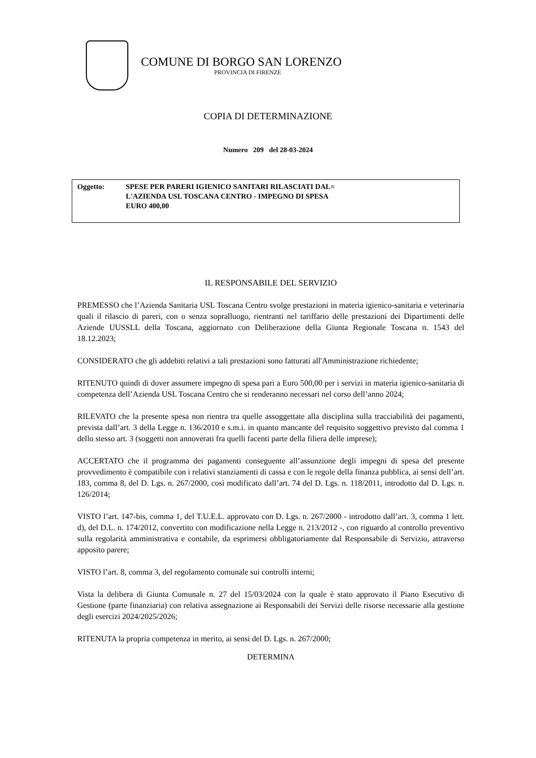COMUNE DI BORGO SAN LORENZO
PROVINCIA DI FIRENZE
COPIA DI DETERMINAZIONE
Numero 209 del 28-03-2024
Oggetto: SPESE PER PARERI IGIENICO SANITARI RILASCIATI DAL=
L'AZIENDA USL TOSCANA CENTRO - IMPEGNO DI SPESA
EURO 400,00
IL RESPONSABILE DEL SERVIZIO
PREMESSO che l’Azienda Sanitaria USL Toscana Centro svolge prestazioni in materia igienico-sanitaria e veterinaria quali il rilascio di pareri, con o senza sopralluogo, rientranti nel tariffario delle prestazioni dei Dipartimenti delle Aziende UUSSLL della Toscana, aggiornato con Deliberazione della Giunta Regionale Toscana n. 1543 del 18.12.2023;
CONSIDERATO che gli addebiti relativi a tali prestazioni sono fatturati all'Amministrazione richiedente;
RITENUTO quindi di dover assumere impegno di spesa pari a Euro 500,00 per i servizi in materia igienico-sanitaria di competenza dell’Azienda USL Toscana Centro che si renderanno necessari nel corso dell’anno 2024;
RILEVATO che la presente spesa non rientra tra quelle assoggettate alla disciplina sulla tracciabilità dei pagamenti, prevista dall’art. 3 della Legge n. 136/2010 e s.m.i. in quanto mancante del requisito soggettivo previsto dal comma 1 dello stesso art. 3 (soggetti non annoverati fra quelli facenti parte della filiera delle imprese);
ACCERTATO che il programma dei pagamenti conseguente all’assunzione degli impegni di spesa del presente provvedimento è compatibile con i relativi stanziamenti di cassa e con le regole della finanza pubblica, ai sensi dell’art. 183, comma 8, del D. Lgs. n. 267/2000, così modificato dall’art. 74 del D. Lgs. n. 118/2011, introdotto dal D. Lgs. n. 126/2014;
VISTO l’art. 147-bis, comma 1, del T.U.E.L. approvato con D. Lgs. n. 267/2000 - introdotto dall’art. 3, comma 1 lett. d), del D.L. n. 174/2012, convertito con modificazione nella Legge n. 213/2012 -, con riguardo al controllo preventivo sulla regolarità amministrativa e contabile, da esprimersi obbligatoriamente dal Responsabile di Servizio, attraverso apposito parere;
VISTO l’art. 8, comma 3, del regolamento comunale sui controlli interni;
Vista la delibera di Giunta Comunale n. 27 del 15/03/2024 con la quale è stato approvato il Piano Esecutivo di Gestione (parte finanziaria) con relativa assegnazione ai Responsabili dei Servizi delle risorse necessarie alla gestione degli esercizi 2024/2025/2026;
RITENUTA la propria competenza in merito, ai sensi del D. Lgs. n. 267/2000;
DETERMINA